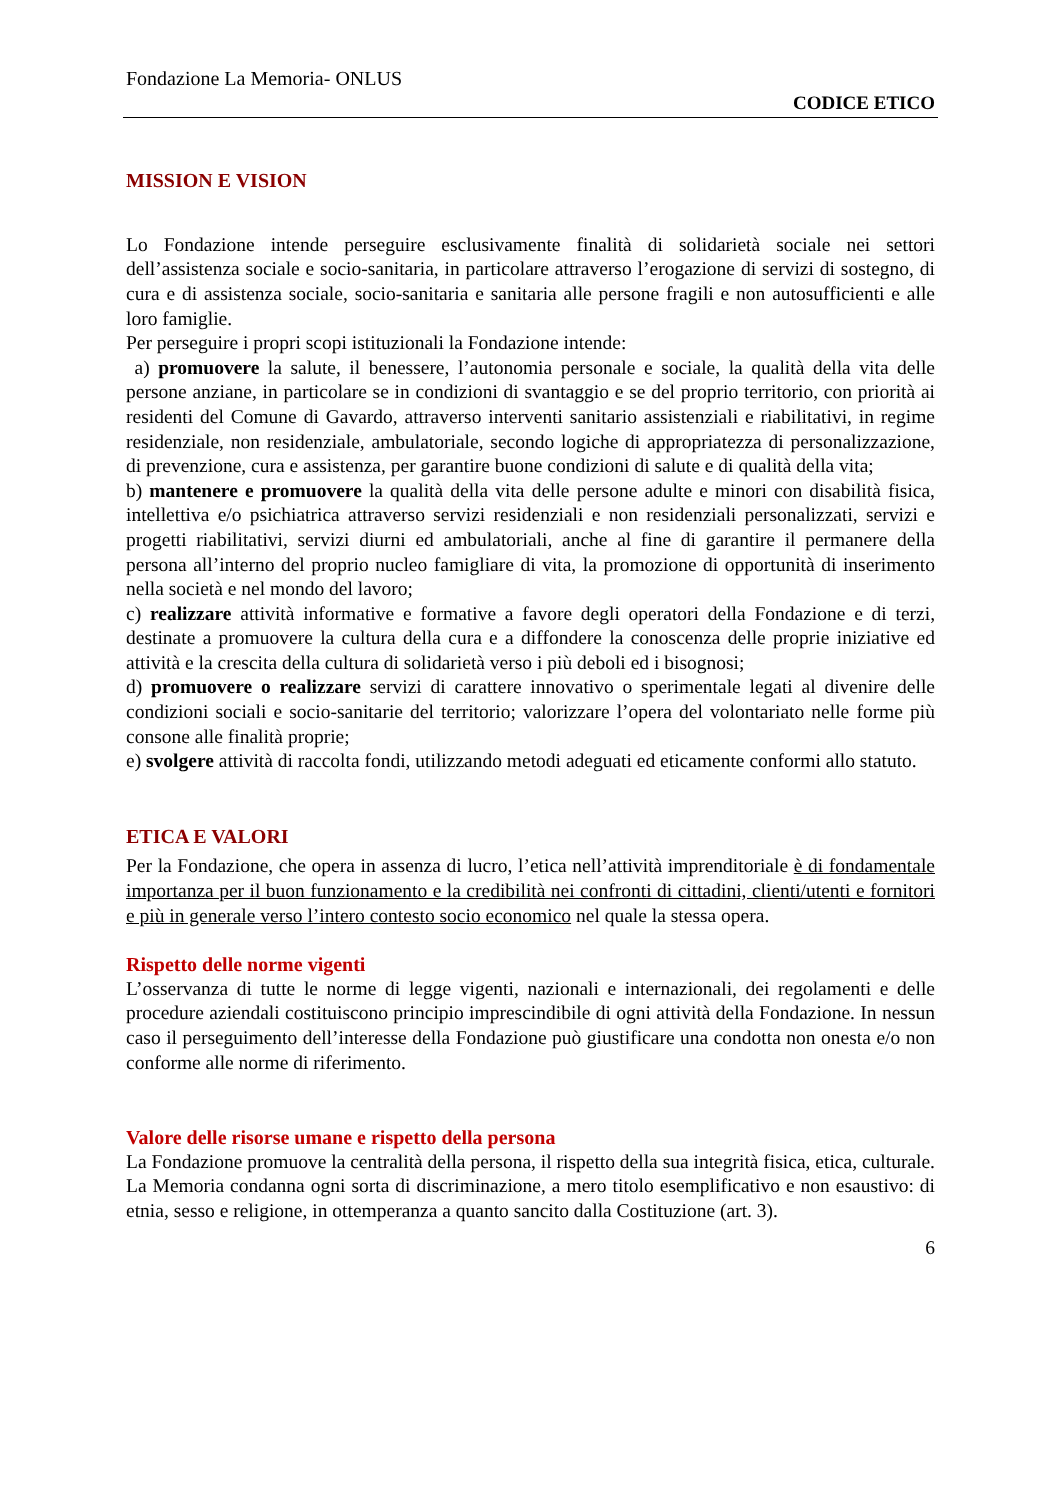Fondazione La Memoria- ONLUS
CODICE ETICO
MISSION E VISION
Lo Fondazione intende perseguire esclusivamente finalità di solidarietà sociale nei settori dell’assistenza sociale e socio-sanitaria, in particolare attraverso l’erogazione di servizi di sostegno, di cura e di assistenza sociale, socio-sanitaria e sanitaria alle persone fragili e non autosufficienti e alle loro famiglie.
Per perseguire i propri scopi istituzionali la Fondazione intende:
a) promuovere la salute, il benessere, l’autonomia personale e sociale, la qualità della vita delle persone anziane, in particolare se in condizioni di svantaggio e se del proprio territorio, con priorità ai residenti del Comune di Gavardo, attraverso interventi sanitario assistenziali e riabilitativi, in regime residenziale, non residenziale, ambulatoriale, secondo logiche di appropriatezza di personalizzazione, di prevenzione, cura e assistenza, per garantire buone condizioni di salute e di qualità della vita;
b) mantenere e promuovere la qualità della vita delle persone adulte e minori con disabilità fisica, intellettiva e/o psichiatrica attraverso servizi residenziali e non residenziali personalizzati, servizi e progetti riabilitativi, servizi diurni ed ambulatoriali, anche al fine di garantire il permanere della persona all’interno del proprio nucleo famigliare di vita, la promozione di opportunità di inserimento nella società e nel mondo del lavoro;
c) realizzare attività informative e formative a favore degli operatori della Fondazione e di terzi, destinate a promuovere la cultura della cura e a diffondere la conoscenza delle proprie iniziative ed attività e la crescita della cultura di solidarietà verso i più deboli ed i bisognosi;
d) promuovere o realizzare servizi di carattere innovativo o sperimentale legati al divenire delle condizioni sociali e socio-sanitarie del territorio; valorizzare l’opera del volontariato nelle forme più consone alle finalità proprie;
e) svolgere attività di raccolta fondi, utilizzando metodi adeguati ed eticamente conformi allo statuto.
ETICA E VALORI
Per la Fondazione, che opera in assenza di lucro, l’etica nell’attività imprenditoriale è di fondamentale importanza per il buon funzionamento e la credibilità nei confronti di cittadini, clienti/utenti e fornitori e più in generale verso l’intero contesto socio economico nel quale la stessa opera.
Rispetto delle norme vigenti
L’osservanza di tutte le norme di legge vigenti, nazionali e internazionali, dei regolamenti e delle procedure aziendali costituiscono principio imprescindibile di ogni attività della Fondazione. In nessun caso il perseguimento dell’interesse della Fondazione può giustificare una condotta non onesta e/o non conforme alle norme di riferimento.
Valore delle risorse umane e rispetto della persona
La Fondazione promuove la centralità della persona, il rispetto della sua integrità fisica, etica, culturale. La Memoria condanna ogni sorta di discriminazione, a mero titolo esemplificativo e non esaustivo: di etnia, sesso e religione, in ottemperanza a quanto sancito dalla Costituzione (art. 3).
6